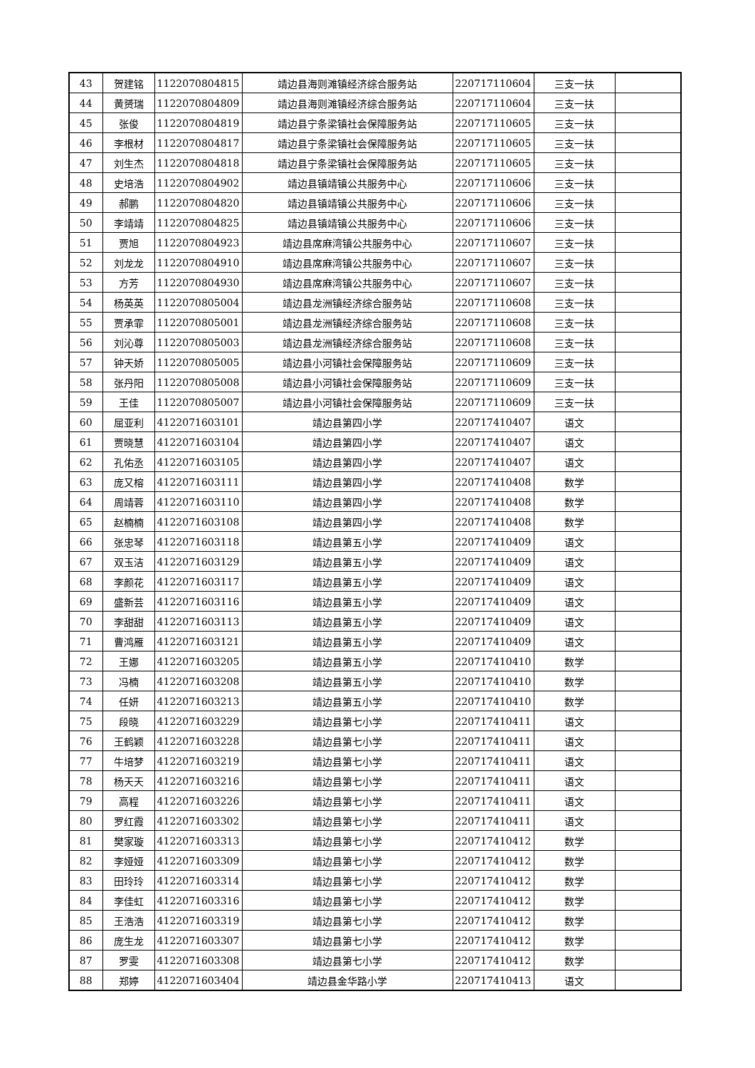| 43 | 贺建铭 | 1122070804815 | 靖边县海则滩镇经济综合服务站 | 220717110604 | 三支一扶 | |
| 44 | 黄赟瑞 | 1122070804809 | 靖边县海则滩镇经济综合服务站 | 220717110604 | 三支一扶 | |
| 45 | 张俊 | 1122070804819 | 靖边县宁条梁镇社会保障服务站 | 220717110605 | 三支一扶 | |
| 46 | 李根材 | 1122070804817 | 靖边县宁条梁镇社会保障服务站 | 220717110605 | 三支一扶 | |
| 47 | 刘生杰 | 1122070804818 | 靖边县宁条梁镇社会保障服务站 | 220717110605 | 三支一扶 | |
| 48 | 史培浩 | 1122070804902 | 靖边县镇靖镇公共服务中心 | 220717110606 | 三支一扶 | |
| 49 | 郝鹏 | 1122070804820 | 靖边县镇靖镇公共服务中心 | 220717110606 | 三支一扶 | |
| 50 | 李靖靖 | 1122070804825 | 靖边县镇靖镇公共服务中心 | 220717110606 | 三支一扶 | |
| 51 | 贾旭 | 1122070804923 | 靖边县席麻湾镇公共服务中心 | 220717110607 | 三支一扶 | |
| 52 | 刘龙龙 | 1122070804910 | 靖边县席麻湾镇公共服务中心 | 220717110607 | 三支一扶 | |
| 53 | 方芳 | 1122070804930 | 靖边县席麻湾镇公共服务中心 | 220717110607 | 三支一扶 | |
| 54 | 杨英英 | 1122070805004 | 靖边县龙洲镇经济综合服务站 | 220717110608 | 三支一扶 | |
| 55 | 贾承霏 | 1122070805001 | 靖边县龙洲镇经济综合服务站 | 220717110608 | 三支一扶 | |
| 56 | 刘沁尊 | 1122070805003 | 靖边县龙洲镇经济综合服务站 | 220717110608 | 三支一扶 | |
| 57 | 钟天娇 | 1122070805005 | 靖边县小河镇社会保障服务站 | 220717110609 | 三支一扶 | |
| 58 | 张丹阳 | 1122070805008 | 靖边县小河镇社会保障服务站 | 220717110609 | 三支一扶 | |
| 59 | 王佳 | 1122070805007 | 靖边县小河镇社会保障服务站 | 220717110609 | 三支一扶 | |
| 60 | 屈亚利 | 4122071603101 | 靖边县第四小学 | 220717410407 | 语文 | |
| 61 | 贾晓慧 | 4122071603104 | 靖边县第四小学 | 220717410407 | 语文 | |
| 62 | 孔佑丞 | 4122071603105 | 靖边县第四小学 | 220717410407 | 语文 | |
| 63 | 庞又榕 | 4122071603111 | 靖边县第四小学 | 220717410408 | 数学 | |
| 64 | 周靖蓉 | 4122071603110 | 靖边县第四小学 | 220717410408 | 数学 | |
| 65 | 赵楠楠 | 4122071603108 | 靖边县第四小学 | 220717410408 | 数学 | |
| 66 | 张忠琴 | 4122071603118 | 靖边县第五小学 | 220717410409 | 语文 | |
| 67 | 双玉洁 | 4122071603129 | 靖边县第五小学 | 220717410409 | 语文 | |
| 68 | 李颜花 | 4122071603117 | 靖边县第五小学 | 220717410409 | 语文 | |
| 69 | 盛新芸 | 4122071603116 | 靖边县第五小学 | 220717410409 | 语文 | |
| 70 | 李甜甜 | 4122071603113 | 靖边县第五小学 | 220717410409 | 语文 | |
| 71 | 曹鸿雁 | 4122071603121 | 靖边县第五小学 | 220717410409 | 语文 | |
| 72 | 王娜 | 4122071603205 | 靖边县第五小学 | 220717410410 | 数学 | |
| 73 | 冯楠 | 4122071603208 | 靖边县第五小学 | 220717410410 | 数学 | |
| 74 | 任妍 | 4122071603213 | 靖边县第五小学 | 220717410410 | 数学 | |
| 75 | 段晓 | 4122071603229 | 靖边县第七小学 | 220717410411 | 语文 | |
| 76 | 王鹤颖 | 4122071603228 | 靖边县第七小学 | 220717410411 | 语文 | |
| 77 | 牛培梦 | 4122071603219 | 靖边县第七小学 | 220717410411 | 语文 | |
| 78 | 杨天天 | 4122071603216 | 靖边县第七小学 | 220717410411 | 语文 | |
| 79 | 高程 | 4122071603226 | 靖边县第七小学 | 220717410411 | 语文 | |
| 80 | 罗红霞 | 4122071603302 | 靖边县第七小学 | 220717410411 | 语文 | |
| 81 | 樊家璇 | 4122071603313 | 靖边县第七小学 | 220717410412 | 数学 | |
| 82 | 李娅娅 | 4122071603309 | 靖边县第七小学 | 220717410412 | 数学 | |
| 83 | 田玲玲 | 4122071603314 | 靖边县第七小学 | 220717410412 | 数学 | |
| 84 | 李佳虹 | 4122071603316 | 靖边县第七小学 | 220717410412 | 数学 | |
| 85 | 王浩浩 | 4122071603319 | 靖边县第七小学 | 220717410412 | 数学 | |
| 86 | 庞生龙 | 4122071603307 | 靖边县第七小学 | 220717410412 | 数学 | |
| 87 | 罗雯 | 4122071603308 | 靖边县第七小学 | 220717410412 | 数学 | |
| 88 | 郑婷 | 4122071603404 | 靖边县金华路小学 | 220717410413 | 语文 | |